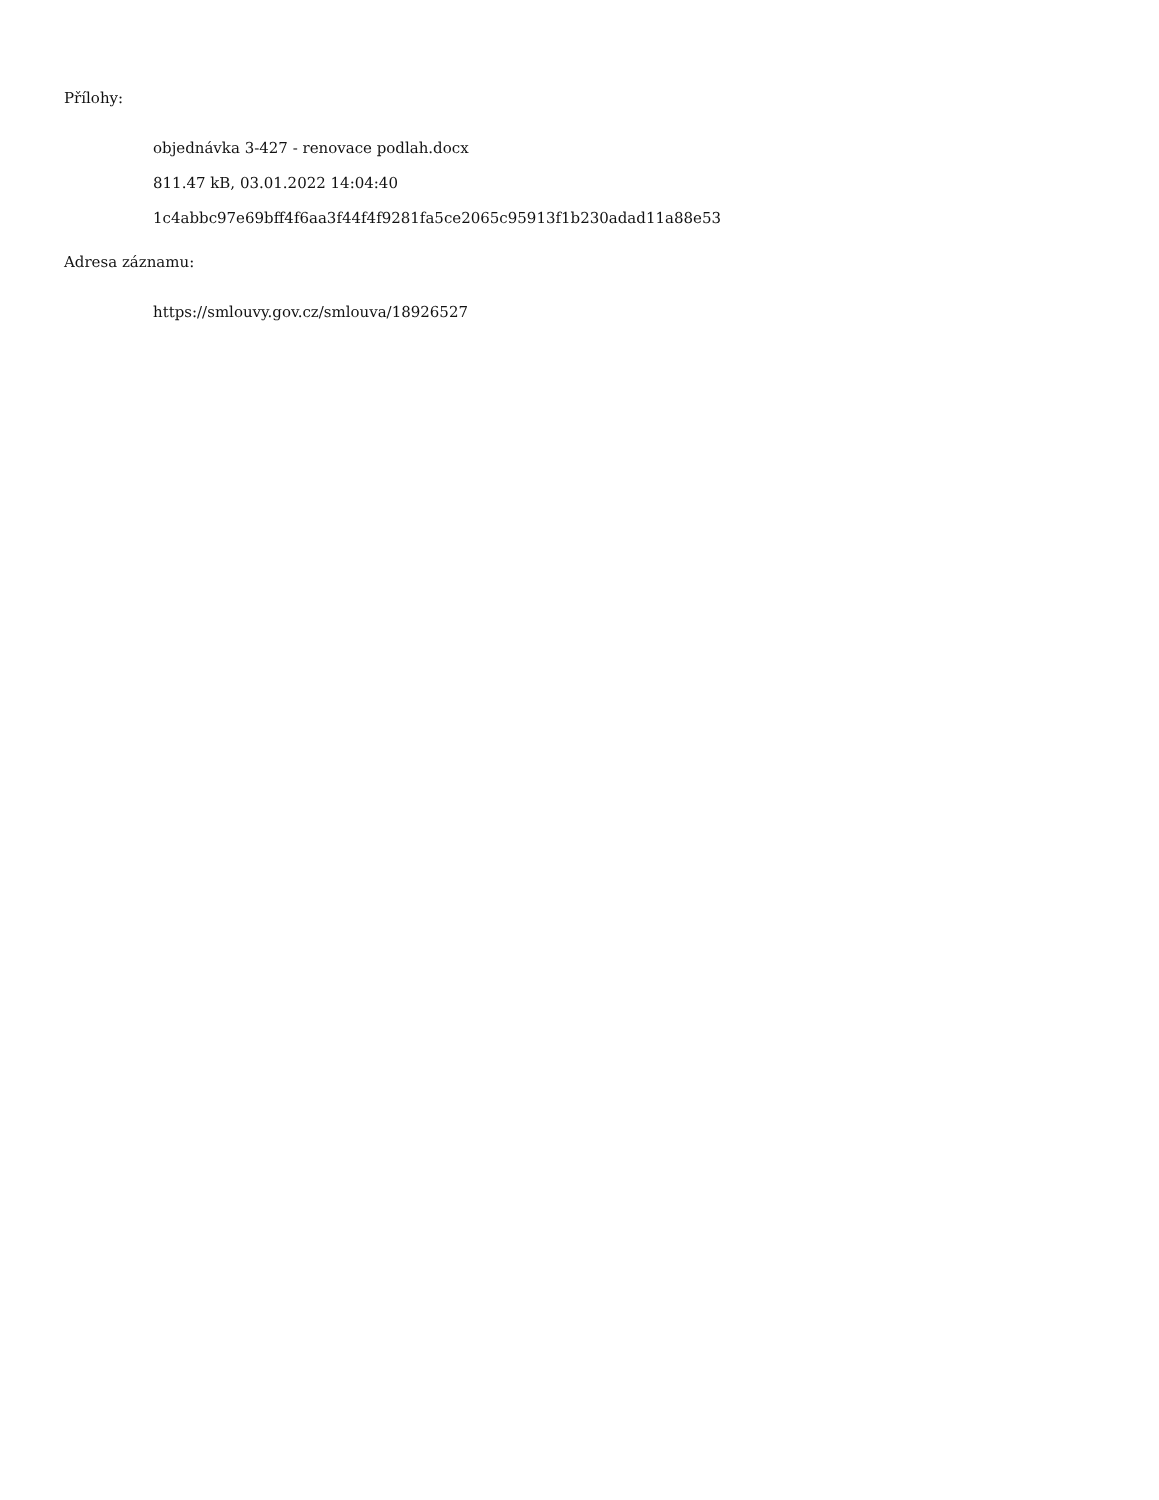Přílohy:
objednávka 3-427 - renovace podlah.docx
811.47 kB, 03.01.2022 14:04:40
1c4abbc97e69bff4f6aa3f44f4f9281fa5ce2065c95913f1b230adad11a88e53
Adresa záznamu:
https://smlouvy.gov.cz/smlouva/18926527